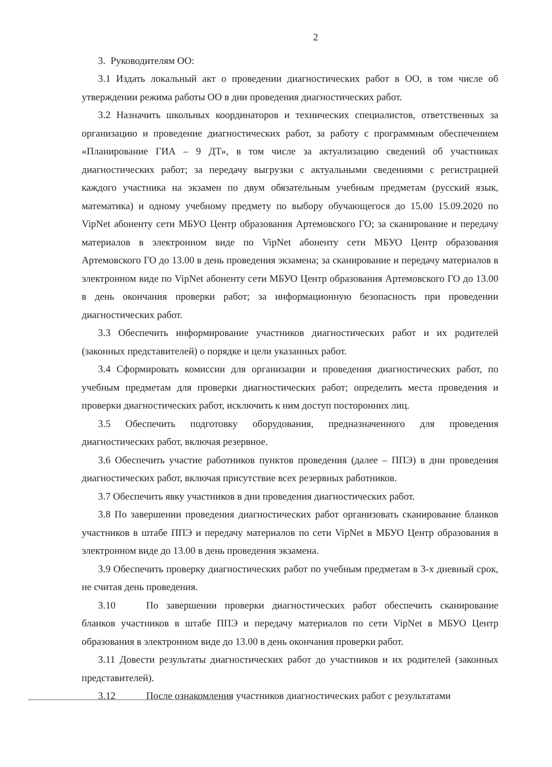2
3. Руководителям ОО:
3.1 Издать локальный акт о проведении диагностических работ в ОО, в том числе об утверждении режима работы ОО в дни проведения диагностических работ.
3.2 Назначить школьных координаторов и технических специалистов, ответственных за организацию и проведение диагностических работ, за работу с программным обеспечением «Планирование ГИА – 9 ДТ», в том числе за актуализацию сведений об участниках диагностических работ; за передачу выгрузки с актуальными сведениями с регистрацией каждого участника на экзамен по двум обязательным учебным предметам (русский язык, математика) и одному учебному предмету по выбору обучающегося до 15.00 15.09.2020 по VipNet абоненту сети МБУО Центр образования Артемовского ГО; за сканирование и передачу материалов в электронном виде по VipNet абоненту сети МБУО Центр образования Артемовского ГО до 13.00 в день проведения экзамена; за сканирование и передачу материалов в электронном виде по VipNet абоненту сети МБУО Центр образования Артемовского ГО до 13.00 в день окончания проверки работ; за информационную безопасность при проведении диагностических работ.
3.3 Обеспечить информирование участников диагностических работ и их родителей (законных представителей) о порядке и цели указанных работ.
3.4 Сформировать комиссии для организации и проведения диагностических работ, по учебным предметам для проверки диагностических работ; определить места проведения и проверки диагностических работ, исключить к ним доступ посторонних лиц.
3.5 Обеспечить подготовку оборудования, предназначенного для проведения диагностических работ, включая резервное.
3.6 Обеспечить участие работников пунктов проведения (далее – ППЭ) в дни проведения диагностических работ, включая присутствие всех резервных работников.
3.7 Обеспечить явку участников в дни проведения диагностических работ.
3.8 По завершении проведения диагностических работ организовать сканирование бланков участников в штабе ППЭ и передачу материалов по сети VipNet в МБУО Центр образования в электронном виде до 13.00 в день проведения экзамена.
3.9 Обеспечить проверку диагностических работ по учебным предметам в 3-х дневный срок, не считая день проведения.
3.10 По завершении проверки диагностических работ обеспечить сканирование бланков участников в штабе ППЭ и передачу материалов по сети VipNet в МБУО Центр образования в электронном виде до 13.00 в день окончания проверки работ.
3.11 Довести результаты диагностических работ до участников и их родителей (законных представителей).
3.12 После ознакомления участников диагностических работ с результатами